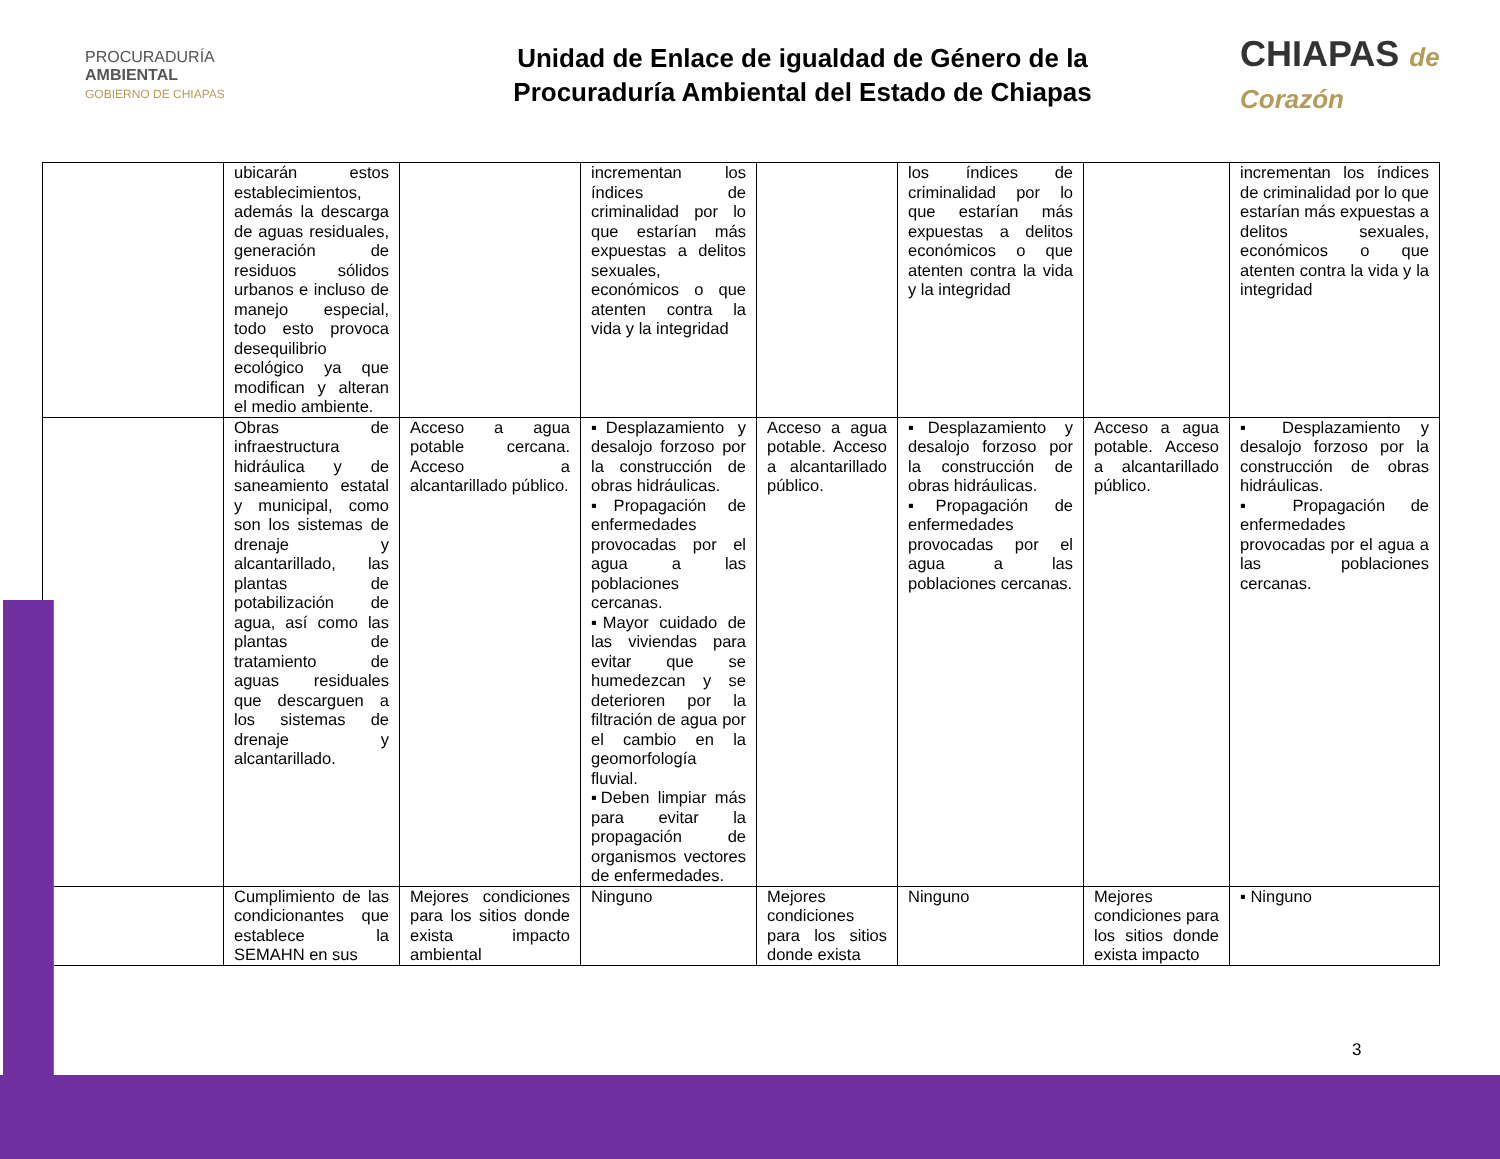PROCURADURÍA
AMBIENTAL
GOBIERNO DE CHIAPAS
Unidad de Enlace de igualdad de Género de la
Procuraduría Ambiental del Estado de Chiapas
CHIAPAS de Corazón
| | ubicarán estos establecimientos, además la descarga de aguas residuales, generación de residuos sólidos urbanos e incluso de manejo especial, todo esto provoca desequilibrio ecológico ya que modifican y alteran el medio ambiente. | | incrementan los índices de criminalidad por lo que estarían más expuestas a delitos sexuales, económicos o que atenten contra la vida y la integridad | | los índices de criminalidad por lo que estarían más expuestas a delitos económicos o que atenten contra la vida y la integridad | | incrementan los índices de criminalidad por lo que estarían más expuestas a delitos sexuales, económicos o que atenten contra la vida y la integridad |
| | Obras de infraestructura hidráulica y de saneamiento estatal y municipal, como son los sistemas de drenaje y alcantarillado, las plantas de potabilización de agua, así como las plantas de tratamiento de aguas residuales que descarguen a los sistemas de drenaje y alcantarillado. | Acceso a agua potable cercana. Acceso a alcantarillado público. | ▪Desplazamiento y desalojo forzoso por la construcción de obras hidráulicas. ▪Propagación de enfermedades provocadas por el agua a las poblaciones cercanas. ▪Mayor cuidado de las viviendas para evitar que se humedezcan y se deterioren por la filtración de agua por el cambio en la geomorfología fluvial. ▪Deben limpiar más para evitar la propagación de organismos vectores de enfermedades. | Acceso a agua potable. Acceso a alcantarillado público. | ▪Desplazamiento y desalojo forzoso por la construcción de obras hidráulicas. ▪Propagación de enfermedades provocadas por el agua a las poblaciones cercanas. | Acceso a agua potable. Acceso a alcantarillado público. | ▪ Desplazamiento y desalojo forzoso por la construcción de obras hidráulicas. ▪ Propagación de enfermedades provocadas por el agua a las poblaciones cercanas. |
| | Cumplimiento de las condicionantes que establece la SEMAHN en sus | Mejores condiciones para los sitios donde exista impacto ambiental | Ninguno | Mejores condiciones para los sitios donde exista | Ninguno | Mejores condiciones para los sitios donde exista impacto | ▪ Ninguno |
3